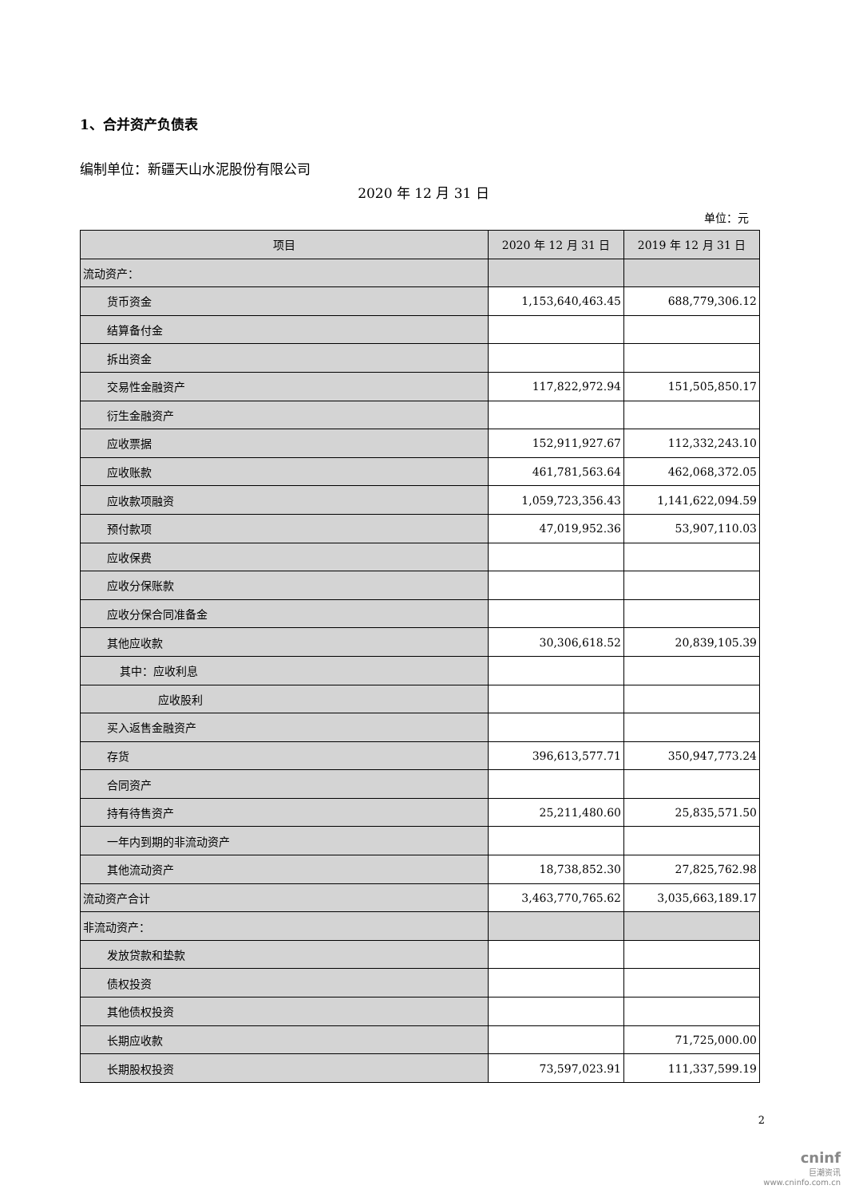1、合并资产负债表
编制单位：新疆天山水泥股份有限公司
2020 年 12 月 31 日
单位：元
| 项目 | 2020 年 12 月 31 日 | 2019 年 12 月 31 日 |
| --- | --- | --- |
| 流动资产： | | |
| 货币资金 | 1,153,640,463.45 | 688,779,306.12 |
| 结算备付金 | | |
| 拆出资金 | | |
| 交易性金融资产 | 117,822,972.94 | 151,505,850.17 |
| 衍生金融资产 | | |
| 应收票据 | 152,911,927.67 | 112,332,243.10 |
| 应收账款 | 461,781,563.64 | 462,068,372.05 |
| 应收款项融资 | 1,059,723,356.43 | 1,141,622,094.59 |
| 预付款项 | 47,019,952.36 | 53,907,110.03 |
| 应收保费 | | |
| 应收分保账款 | | |
| 应收分保合同准备金 | | |
| 其他应收款 | 30,306,618.52 | 20,839,105.39 |
| 其中：应收利息 | | |
| 应收股利 | | |
| 买入返售金融资产 | | |
| 存货 | 396,613,577.71 | 350,947,773.24 |
| 合同资产 | | |
| 持有待售资产 | 25,211,480.60 | 25,835,571.50 |
| 一年内到期的非流动资产 | | |
| 其他流动资产 | 18,738,852.30 | 27,825,762.98 |
| 流动资产合计 | 3,463,770,765.62 | 3,035,663,189.17 |
| 非流动资产： | | |
| 发放贷款和垫款 | | |
| 债权投资 | | |
| 其他债权投资 | | |
| 长期应收款 | | 71,725,000.00 |
| 长期股权投资 | 73,597,023.91 | 111,337,599.19 |
2
cninf
巨潮资讯
www.cninfo.com.cn